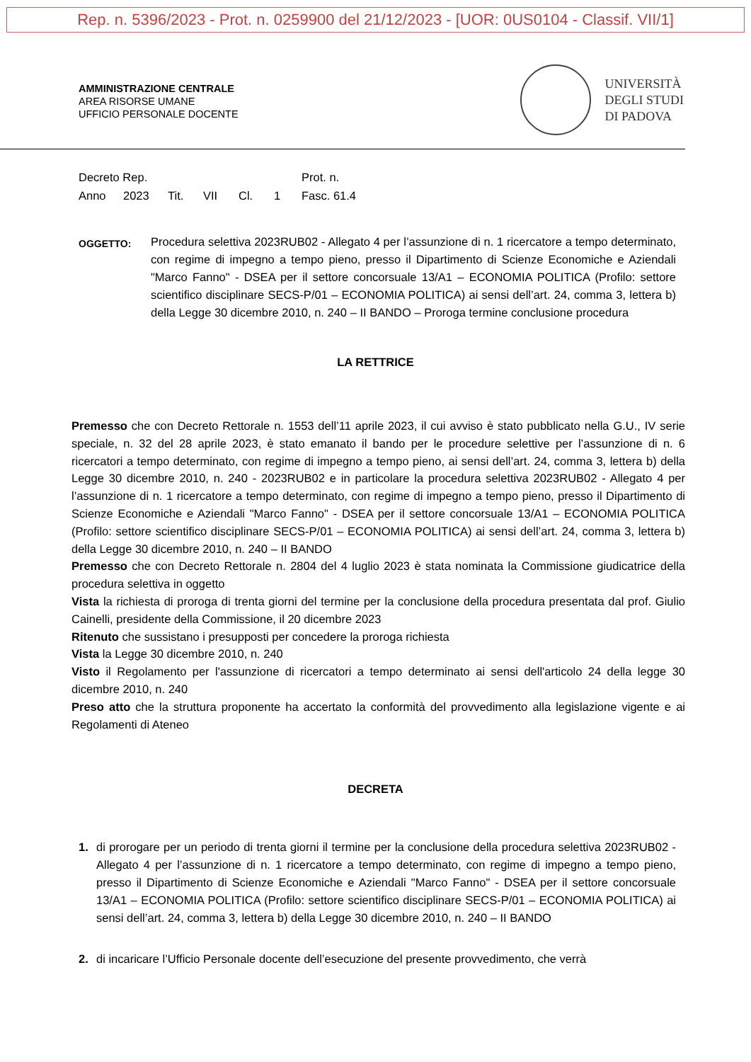Rep. n. 5396/2023 - Prot. n. 0259900 del 21/12/2023 - [UOR: 0US0104 - Classif. VII/1]
AMMINISTRAZIONE CENTRALE
AREA RISORSE UMANE
UFFICIO PERSONALE DOCENTE
UNIVERSITÀ
DEGLI STUDI
DI PADOVA
Decreto Rep. Prot. n.
Anno 2023 Tit. VII Cl. 1 Fasc. 61.4
OGGETTO:
Procedura selettiva 2023RUB02 - Allegato 4 per l’assunzione di n. 1 ricercatore a tempo determinato, con regime di impegno a tempo pieno, presso il Dipartimento di Scienze Economiche e Aziendali "Marco Fanno" - DSEA per il settore concorsuale 13/A1 – ECONOMIA POLITICA (Profilo: settore scientifico disciplinare SECS-P/01 – ECONOMIA POLITICA) ai sensi dell’art. 24, comma 3, lettera b) della Legge 30 dicembre 2010, n. 240 – II BANDO – Proroga termine conclusione procedura
LA RETTRICE
Premesso che con Decreto Rettorale n. 1553 dell’11 aprile 2023, il cui avviso è stato pubblicato nella G.U., IV serie speciale, n. 32 del 28 aprile 2023, è stato emanato il bando per le procedure selettive per l’assunzione di n. 6 ricercatori a tempo determinato, con regime di impegno a tempo pieno, ai sensi dell’art. 24, comma 3, lettera b) della Legge 30 dicembre 2010, n. 240 - 2023RUB02 e in particolare la procedura selettiva 2023RUB02 - Allegato 4 per l’assunzione di n. 1 ricercatore a tempo determinato, con regime di impegno a tempo pieno, presso il Dipartimento di Scienze Economiche e Aziendali "Marco Fanno" - DSEA per il settore concorsuale 13/A1 – ECONOMIA POLITICA (Profilo: settore scientifico disciplinare SECS-P/01 – ECONOMIA POLITICA) ai sensi dell’art. 24, comma 3, lettera b) della Legge 30 dicembre 2010, n. 240 – II BANDO
Premesso che con Decreto Rettorale n. 2804 del 4 luglio 2023 è stata nominata la Commissione giudicatrice della procedura selettiva in oggetto
Vista la richiesta di proroga di trenta giorni del termine per la conclusione della procedura presentata dal prof. Giulio Cainelli, presidente della Commissione, il 20 dicembre 2023
Ritenuto che sussistano i presupposti per concedere la proroga richiesta
Vista la Legge 30 dicembre 2010, n. 240
Visto il Regolamento per l'assunzione di ricercatori a tempo determinato ai sensi dell'articolo 24 della legge 30 dicembre 2010, n. 240
Preso atto che la struttura proponente ha accertato la conformità del provvedimento alla legislazione vigente e ai Regolamenti di Ateneo
DECRETA
1. di prorogare per un periodo di trenta giorni il termine per la conclusione della procedura selettiva 2023RUB02 - Allegato 4 per l’assunzione di n. 1 ricercatore a tempo determinato, con regime di impegno a tempo pieno, presso il Dipartimento di Scienze Economiche e Aziendali "Marco Fanno" - DSEA per il settore concorsuale 13/A1 – ECONOMIA POLITICA (Profilo: settore scientifico disciplinare SECS-P/01 – ECONOMIA POLITICA) ai sensi dell’art. 24, comma 3, lettera b) della Legge 30 dicembre 2010, n. 240 – II BANDO
2. di incaricare l’Ufficio Personale docente dell’esecuzione del presente provvedimento, che verrà